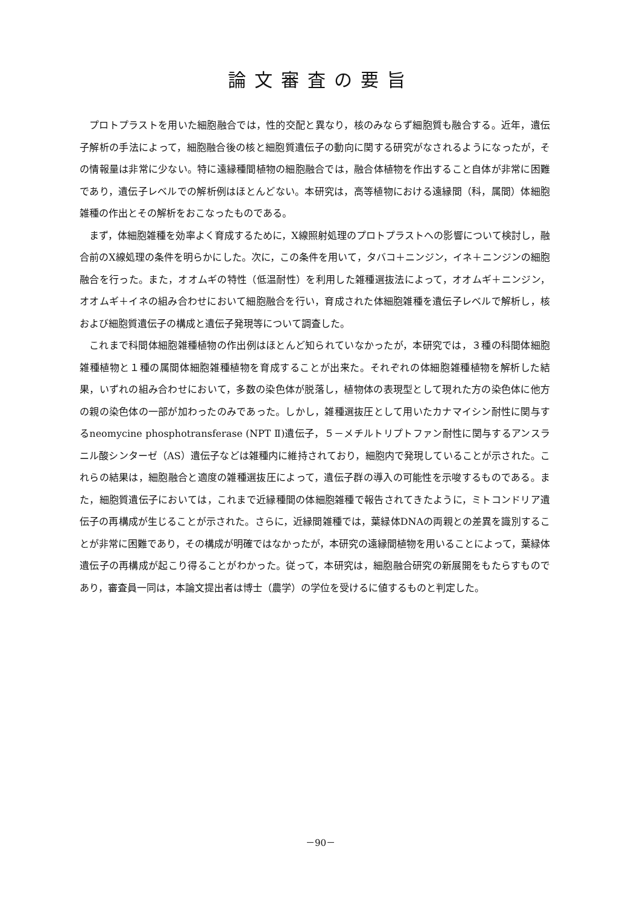論文審査の要旨
プロトプラストを用いた細胞融合では，性的交配と異なり，核のみならず細胞質も融合する。近年，遺伝子解析の手法によって，細胞融合後の核と細胞質遺伝子の動向に関する研究がなされるようになったが，その情報量は非常に少ない。特に遠縁種間植物の細胞融合では，融合体植物を作出すること自体が非常に困難であり，遺伝子レベルでの解析例はほとんどない。本研究は，高等植物における遠縁間（科，属間）体細胞雑種の作出とその解析をおこなったものである。
まず，体細胞雑種を効率よく育成するために，X線照射処理のプロトプラストへの影響について検討し，融合前のX線処理の条件を明らかにした。次に，この条件を用いて，タバコ＋ニンジン，イネ＋ニンジンの細胞融合を行った。また，オオムギの特性（低温耐性）を利用した雑種選抜法によって，オオムギ＋ニンジン，オオムギ＋イネの組み合わせにおいて細胞融合を行い，育成された体細胞雑種を遺伝子レベルで解析し，核および細胞質遺伝子の構成と遺伝子発現等について調査した。
これまで科間体細胞雑種植物の作出例はほとんど知られていなかったが，本研究では，３種の科間体細胞雑種植物と１種の属間体細胞雑種植物を育成することが出来た。それぞれの体細胞雑種植物を解析した結果，いずれの組み合わせにおいて，多数の染色体が脱落し，植物体の表現型として現れた方の染色体に他方の親の染色体の一部が加わったのみであった。しかし，雑種選抜圧として用いたカナマイシン耐性に関与するneomycine phosphotransferase (NPT Ⅱ)遺伝子，５－メチルトリプトファン耐性に関与するアンスラニル酸シンターゼ（AS）遺伝子などは雑種内に維持されており，細胞内で発現していることが示された。これらの結果は，細胞融合と適度の雑種選抜圧によって，遺伝子群の導入の可能性を示唆するものである。また，細胞質遺伝子においては，これまで近縁種間の体細胞雑種で報告されてきたように，ミトコンドリア遺伝子の再構成が生じることが示された。さらに，近縁間雑種では，葉緑体DNAの両親との差異を識別することが非常に困難であり，その構成が明確ではなかったが，本研究の遠縁間植物を用いることによって，葉緑体遺伝子の再構成が起こり得ることがわかった。従って，本研究は，細胞融合研究の新展開をもたらすものであり，審査員一同は，本論文提出者は博士（農学）の学位を受けるに値するものと判定した。
－90－